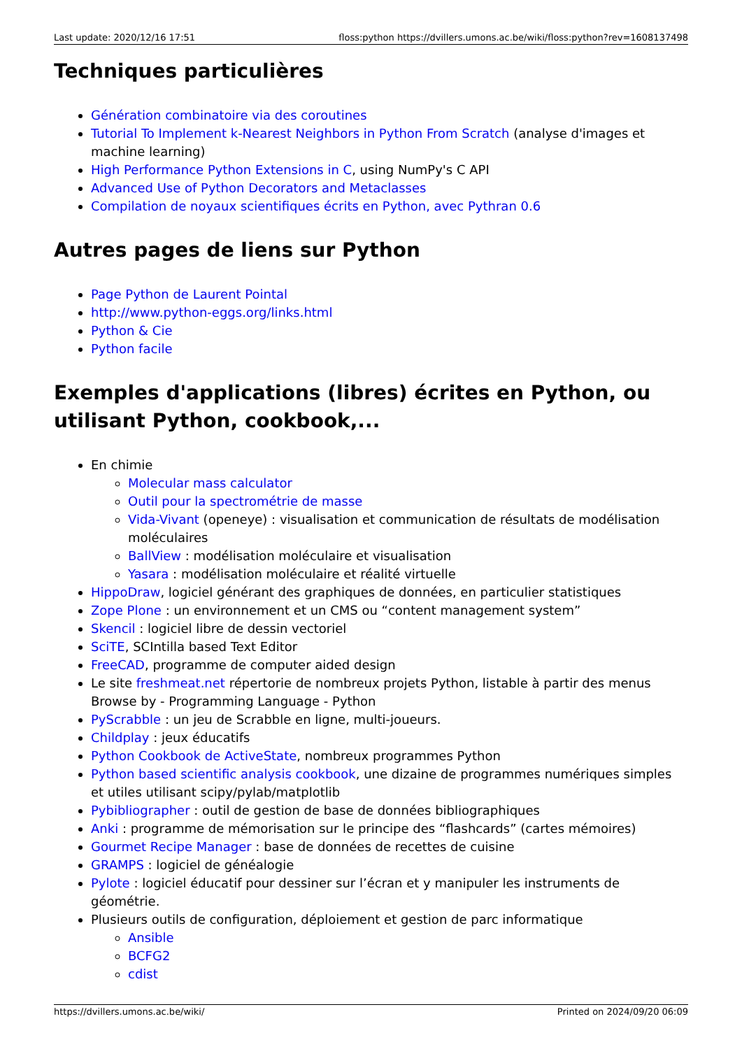Last update: 2020/12/16 17:51 floss:python https://dvillers.umons.ac.be/wiki/floss:python?rev=1608137498
Techniques particulières
Génération combinatoire via des coroutines
Tutorial To Implement k-Nearest Neighbors in Python From Scratch (analyse d'images et machine learning)
High Performance Python Extensions in C, using NumPy's C API
Advanced Use of Python Decorators and Metaclasses
Compilation de noyaux scientifiques écrits en Python, avec Pythran 0.6
Autres pages de liens sur Python
Page Python de Laurent Pointal
http://www.python-eggs.org/links.html
Python & Cie
Python facile
Exemples d'applications (libres) écrites en Python, ou utilisant Python, cookbook,...
En chimie
Molecular mass calculator
Outil pour la spectrométrie de masse
Vida-Vivant (openeye) : visualisation et communication de résultats de modélisation moléculaires
BallView : modélisation moléculaire et visualisation
Yasara : modélisation moléculaire et réalité virtuelle
HippoDraw, logiciel générant des graphiques de données, en particulier statistiques
Zope Plone : un environnement et un CMS ou “content management system”
Skencil : logiciel libre de dessin vectoriel
SciTE, SCIntilla based Text Editor
FreeCAD, programme de computer aided design
Le site freshmeat.net répertorie de nombreux projets Python, listable à partir des menus Browse by - Programming Language - Python
PyScrabble : un jeu de Scrabble en ligne, multi-joueurs.
Childplay : jeux éducatifs
Python Cookbook de ActiveState, nombreux programmes Python
Python based scientific analysis cookbook, une dizaine de programmes numériques simples et utiles utilisant scipy/pylab/matplotlib
Pybibliographer : outil de gestion de base de données bibliographiques
Anki : programme de mémorisation sur le principe des “flashcards” (cartes mémoires)
Gourmet Recipe Manager : base de données de recettes de cuisine
GRAMPS : logiciel de généalogie
Pylote : logiciel éducatif pour dessiner sur l’écran et y manipuler les instruments de géométrie.
Plusieurs outils de configuration, déploiement et gestion de parc informatique
Ansible
BCFG2
cdist
https://dvillers.umons.ac.be/wiki/ Printed on 2024/09/20 06:09